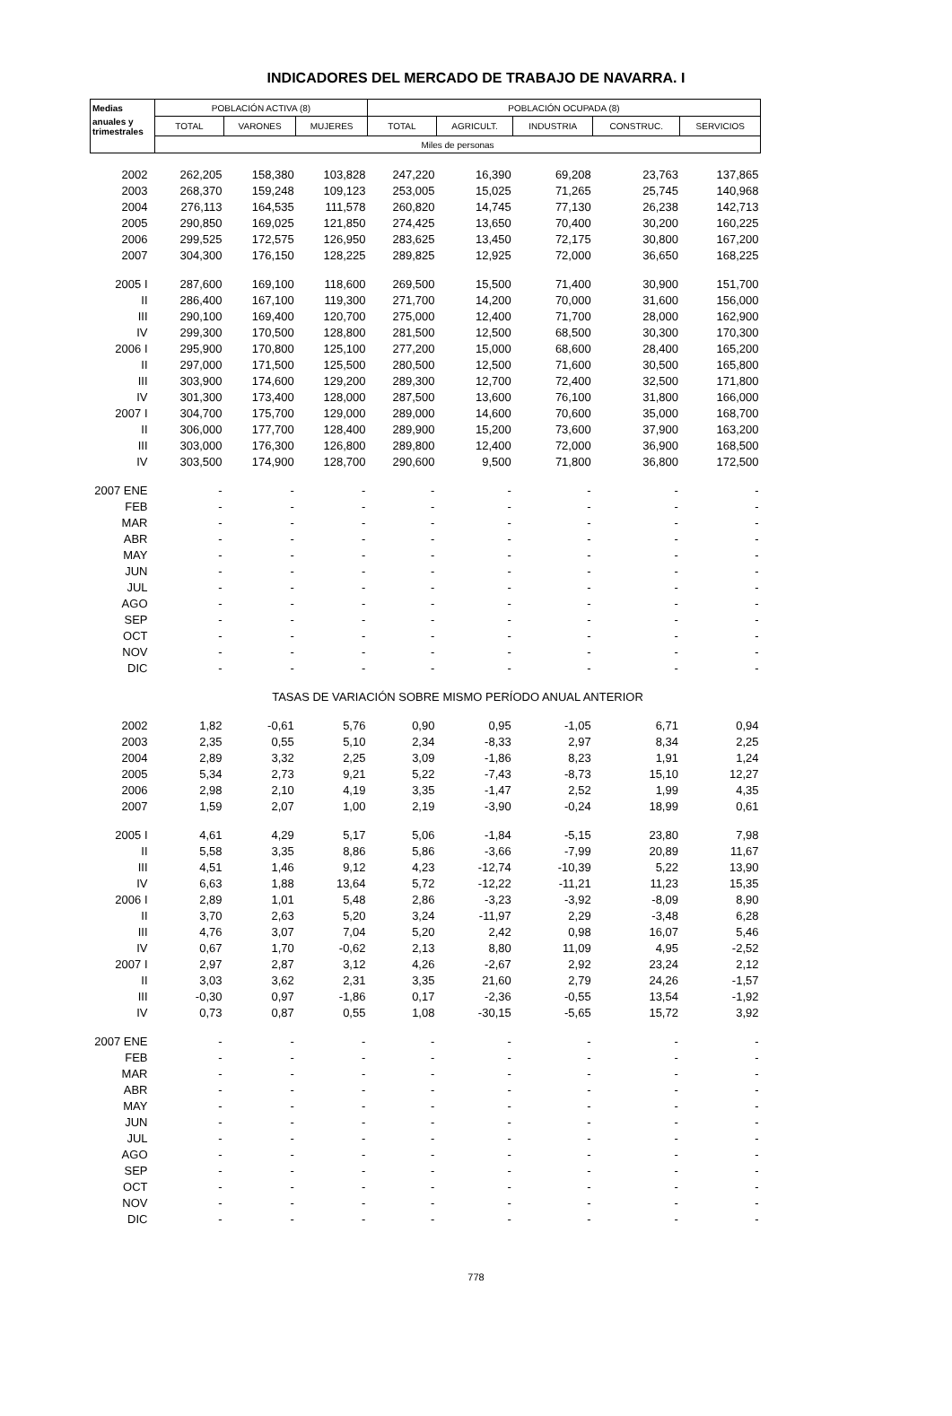INDICADORES DEL MERCADO DE TRABAJO DE NAVARRA. I
| Medias | POBLACIÓN ACTIVA (8) | | | POBLACIÓN OCUPADA (8) | | | | |
| --- | --- | --- | --- | --- | --- | --- | --- | --- |
| anuales y trimestrales | TOTAL | VARONES | MUJERES | TOTAL | AGRICULT. | INDUSTRIA | CONSTRUC. | SERVICIOS |
| | Miles de personas | | | | | | | |
| 2002 | 262,205 | 158,380 | 103,828 | 247,220 | 16,390 | 69,208 | 23,763 | 137,865 |
| 2003 | 268,370 | 159,248 | 109,123 | 253,005 | 15,025 | 71,265 | 25,745 | 140,968 |
| 2004 | 276,113 | 164,535 | 111,578 | 260,820 | 14,745 | 77,130 | 26,238 | 142,713 |
| 2005 | 290,850 | 169,025 | 121,850 | 274,425 | 13,650 | 70,400 | 30,200 | 160,225 |
| 2006 | 299,525 | 172,575 | 126,950 | 283,625 | 13,450 | 72,175 | 30,800 | 167,200 |
| 2007 | 304,300 | 176,150 | 128,225 | 289,825 | 12,925 | 72,000 | 36,650 | 168,225 |
| 2005 I | 287,600 | 169,100 | 118,600 | 269,500 | 15,500 | 71,400 | 30,900 | 151,700 |
| II | 286,400 | 167,100 | 119,300 | 271,700 | 14,200 | 70,000 | 31,600 | 156,000 |
| III | 290,100 | 169,400 | 120,700 | 275,000 | 12,400 | 71,700 | 28,000 | 162,900 |
| IV | 299,300 | 170,500 | 128,800 | 281,500 | 12,500 | 68,500 | 30,300 | 170,300 |
| 2006 I | 295,900 | 170,800 | 125,100 | 277,200 | 15,000 | 68,600 | 28,400 | 165,200 |
| II | 297,000 | 171,500 | 125,500 | 280,500 | 12,500 | 71,600 | 30,500 | 165,800 |
| III | 303,900 | 174,600 | 129,200 | 289,300 | 12,700 | 72,400 | 32,500 | 171,800 |
| IV | 301,300 | 173,400 | 128,000 | 287,500 | 13,600 | 76,100 | 31,800 | 166,000 |
| 2007 I | 304,700 | 175,700 | 129,000 | 289,000 | 14,600 | 70,600 | 35,000 | 168,700 |
| II | 306,000 | 177,700 | 128,400 | 289,900 | 15,200 | 73,600 | 37,900 | 163,200 |
| III | 303,000 | 176,300 | 126,800 | 289,800 | 12,400 | 72,000 | 36,900 | 168,500 |
| IV | 303,500 | 174,900 | 128,700 | 290,600 | 9,500 | 71,800 | 36,800 | 172,500 |
| 2007 ENE | - | - | - | - | - | - | - | - |
| FEB | - | - | - | - | - | - | - | - |
| MAR | - | - | - | - | - | - | - | - |
| ABR | - | - | - | - | - | - | - | - |
| MAY | - | - | - | - | - | - | - | - |
| JUN | - | - | - | - | - | - | - | - |
| JUL | - | - | - | - | - | - | - | - |
| AGO | - | - | - | - | - | - | - | - |
| SEP | - | - | - | - | - | - | - | - |
| OCT | - | - | - | - | - | - | - | - |
| NOV | - | - | - | - | - | - | - | - |
| DIC | - | - | - | - | - | - | - | - |
| | TASAS DE VARIACIÓN SOBRE MISMO PERÍODO ANUAL ANTERIOR | | | | | | | |
| 2002 | 1,82 | -0,61 | 5,76 | 0,90 | 0,95 | -1,05 | 6,71 | 0,94 |
| 2003 | 2,35 | 0,55 | 5,10 | 2,34 | -8,33 | 2,97 | 8,34 | 2,25 |
| 2004 | 2,89 | 3,32 | 2,25 | 3,09 | -1,86 | 8,23 | 1,91 | 1,24 |
| 2005 | 5,34 | 2,73 | 9,21 | 5,22 | -7,43 | -8,73 | 15,10 | 12,27 |
| 2006 | 2,98 | 2,10 | 4,19 | 3,35 | -1,47 | 2,52 | 1,99 | 4,35 |
| 2007 | 1,59 | 2,07 | 1,00 | 2,19 | -3,90 | -0,24 | 18,99 | 0,61 |
| 2005 I | 4,61 | 4,29 | 5,17 | 5,06 | -1,84 | -5,15 | 23,80 | 7,98 |
| II | 5,58 | 3,35 | 8,86 | 5,86 | -3,66 | -7,99 | 20,89 | 11,67 |
| III | 4,51 | 1,46 | 9,12 | 4,23 | -12,74 | -10,39 | 5,22 | 13,90 |
| IV | 6,63 | 1,88 | 13,64 | 5,72 | -12,22 | -11,21 | 11,23 | 15,35 |
| 2006 I | 2,89 | 1,01 | 5,48 | 2,86 | -3,23 | -3,92 | -8,09 | 8,90 |
| II | 3,70 | 2,63 | 5,20 | 3,24 | -11,97 | 2,29 | -3,48 | 6,28 |
| III | 4,76 | 3,07 | 7,04 | 5,20 | 2,42 | 0,98 | 16,07 | 5,46 |
| IV | 0,67 | 1,70 | -0,62 | 2,13 | 8,80 | 11,09 | 4,95 | -2,52 |
| 2007 I | 2,97 | 2,87 | 3,12 | 4,26 | -2,67 | 2,92 | 23,24 | 2,12 |
| II | 3,03 | 3,62 | 2,31 | 3,35 | 21,60 | 2,79 | 24,26 | -1,57 |
| III | -0,30 | 0,97 | -1,86 | 0,17 | -2,36 | -0,55 | 13,54 | -1,92 |
| IV | 0,73 | 0,87 | 0,55 | 1,08 | -30,15 | -5,65 | 15,72 | 3,92 |
| 2007 ENE | - | - | - | - | - | - | - | - |
| FEB | - | - | - | - | - | - | - | - |
| MAR | - | - | - | - | - | - | - | - |
| ABR | - | - | - | - | - | - | - | - |
| MAY | - | - | - | - | - | - | - | - |
| JUN | - | - | - | - | - | - | - | - |
| JUL | - | - | - | - | - | - | - | - |
| AGO | - | - | - | - | - | - | - | - |
| SEP | - | - | - | - | - | - | - | - |
| OCT | - | - | - | - | - | - | - | - |
| NOV | - | - | - | - | - | - | - | - |
| DIC | - | - | - | - | - | - | - | - |
778